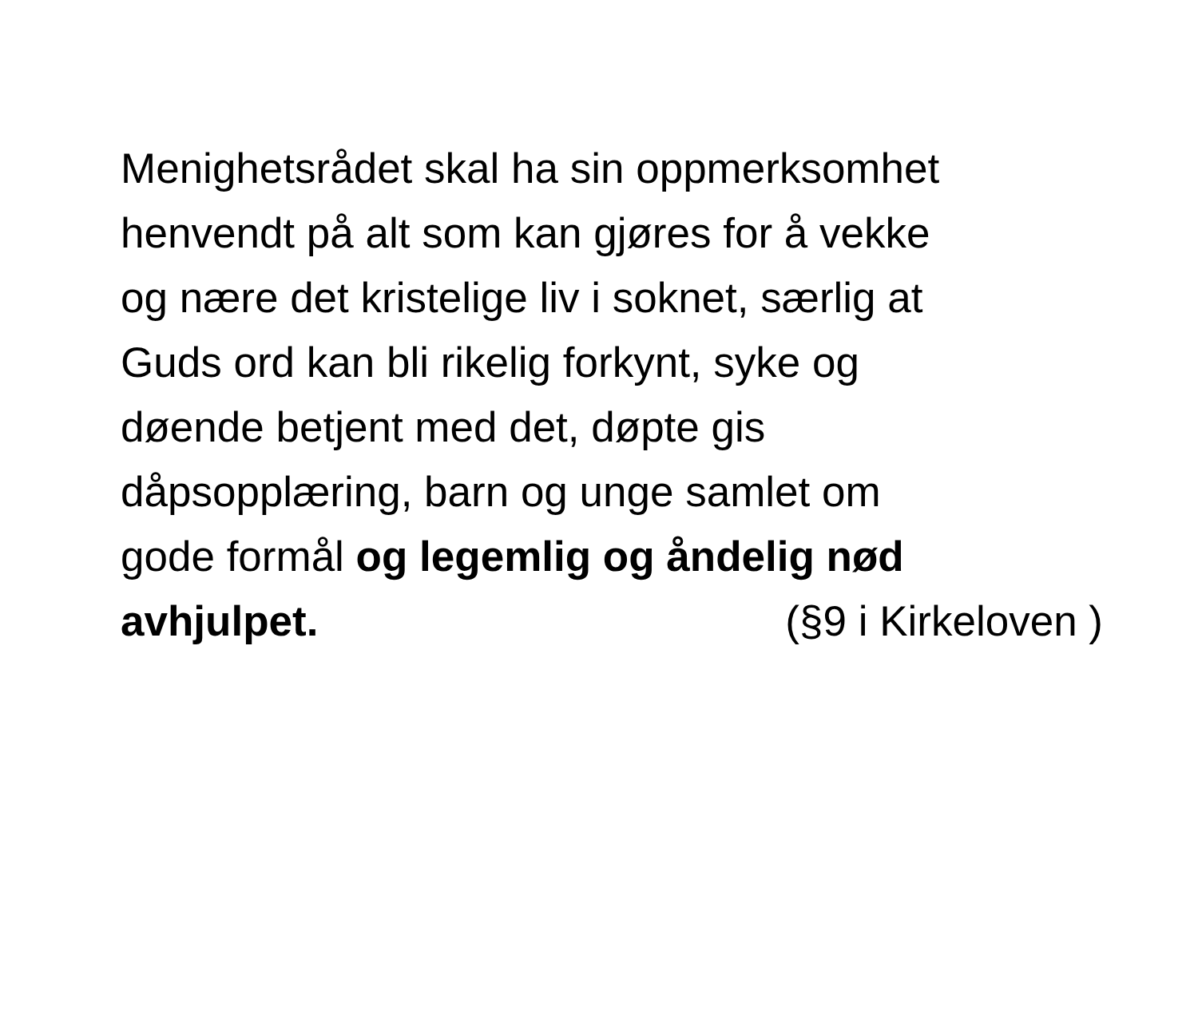Menighetsrådet skal ha sin oppmerksomhet
henvendt på alt som kan gjøres for å vekke
og nære det kristelige liv i soknet, særlig at
Guds ord kan bli rikelig forkynt, syke og
døende betjent med det, døpte gis
dåpsopplæring, barn og unge samlet om
gode formål og legemlig og åndelig nød
avhjulpet. (§9 i Kirkeloven )